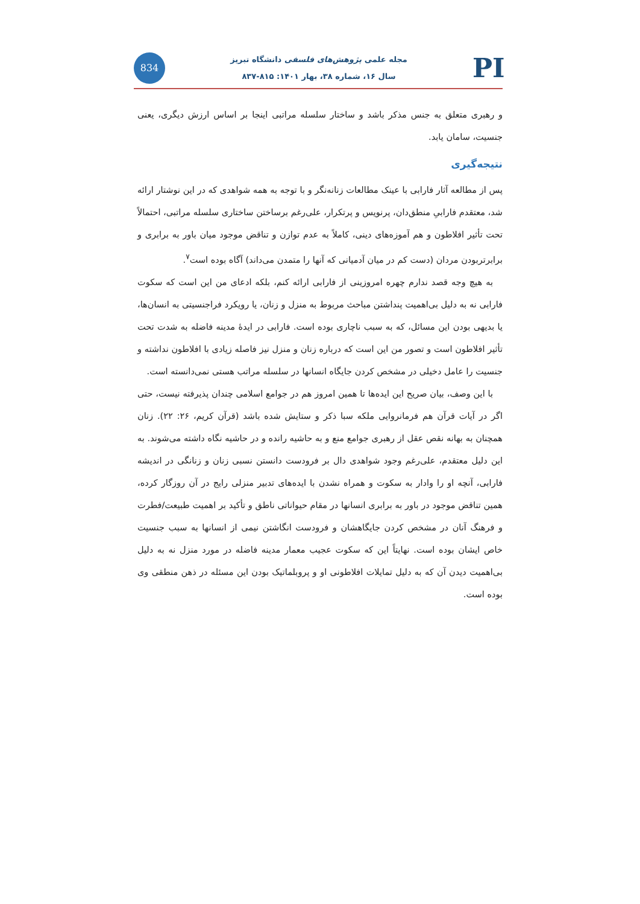834
مجله علمی پژوهش‌های فلسفی دانشگاه تبریز
سال ۱۶، شماره ۳۸، بهار ۱۴۰۱: ۸۱۵-۸۳۷
PI
و رهبری متعلق به جنس مذکر باشد و ساختار سلسله مراتبی اینجا بر اساس ارزش دیگری، یعنی جنسیت، سامان یابد.
نتیجه‌گیری
پس از مطالعه آثار فارابی با عینک مطالعات زنانه‌نگر و با توجه به همه شواهدی که در این نوشتار ارائه شد، معتقدم فارابیِ منطق‌دان، پرنویس و پرتکرار، علی‌رغم برساختن ساختاری سلسله مراتبی، احتمالاً تحت تأثیر افلاطون و هم آموزه‌های دینی، کاملاً به عدم توازن و تناقض موجود میان باور به برابری و برابرتربودن مردان (دست کم در میان آدمیانی که آنها را متمدن می‌داند) آگاه بوده است<sup>۷</sup>.
به هیچ وجه قصد ندارم چهره امروزینی از فارابی ارائه کنم، بلکه ادعای من این است که سکوت فارابی نه به دلیل بی‌اهمیت پنداشتن مباحث مربوط به منزل و زنان، یا رویکرد فراجنسیتی به انسان‌ها، یا بدیهی بودن این مسائل، که به سبب ناچاری بوده است. فارابی در ایدهٔ مدینه فاضله به شدت تحت تأثیر افلاطون است و تصور من این است که درباره زنان و منزل نیز فاصله زیادی با افلاطون نداشته و جنسیت را عامل دخیلی در مشخص کردن جایگاه انسانها در سلسله مراتب هستی نمی‌دانسته است.
با این وصف، بیان صریح این ایده‌ها تا همین امروز هم در جوامع اسلامی چندان پذیرفته نیست، حتی اگر در آیات قرآن هم فرمانروایی ملکه سبا ذکر و ستایش شده باشد (قرآن کریم، ۲۶: ۲۲). زنان همچنان به بهانه نقص عقل از رهبری جوامع منع و به حاشیه رانده و در حاشیه نگاه داشته می‌شوند. به این دلیل معتقدم، علی‌رغم وجود شواهدی دال بر فرودست دانستن نسبی زنان و زنانگی در اندیشه فارابی، آنچه او را وادار به سکوت و همراه نشدن با ایده‌های تدبیر منزلی رایج در آن روزگار کرده، همین تناقض موجود در باور به برابری انسانها در مقام حیواناتی ناطق و تأکید بر اهمیت طبیعت/فطرت و فرهنگ آنان در مشخص کردن جایگاهشان و فرودست انگاشتن نیمی از انسانها به سبب جنسیت خاص ایشان بوده است. نهایتاً این که سکوت عجیب معمار مدینه فاضله در مورد منزل نه به دلیل بی‌اهمیت دیدن آن که به دلیل تمایلات افلاطونی او و پروبلماتیک بودن این مسئله در ذهن منطقی وی بوده است.